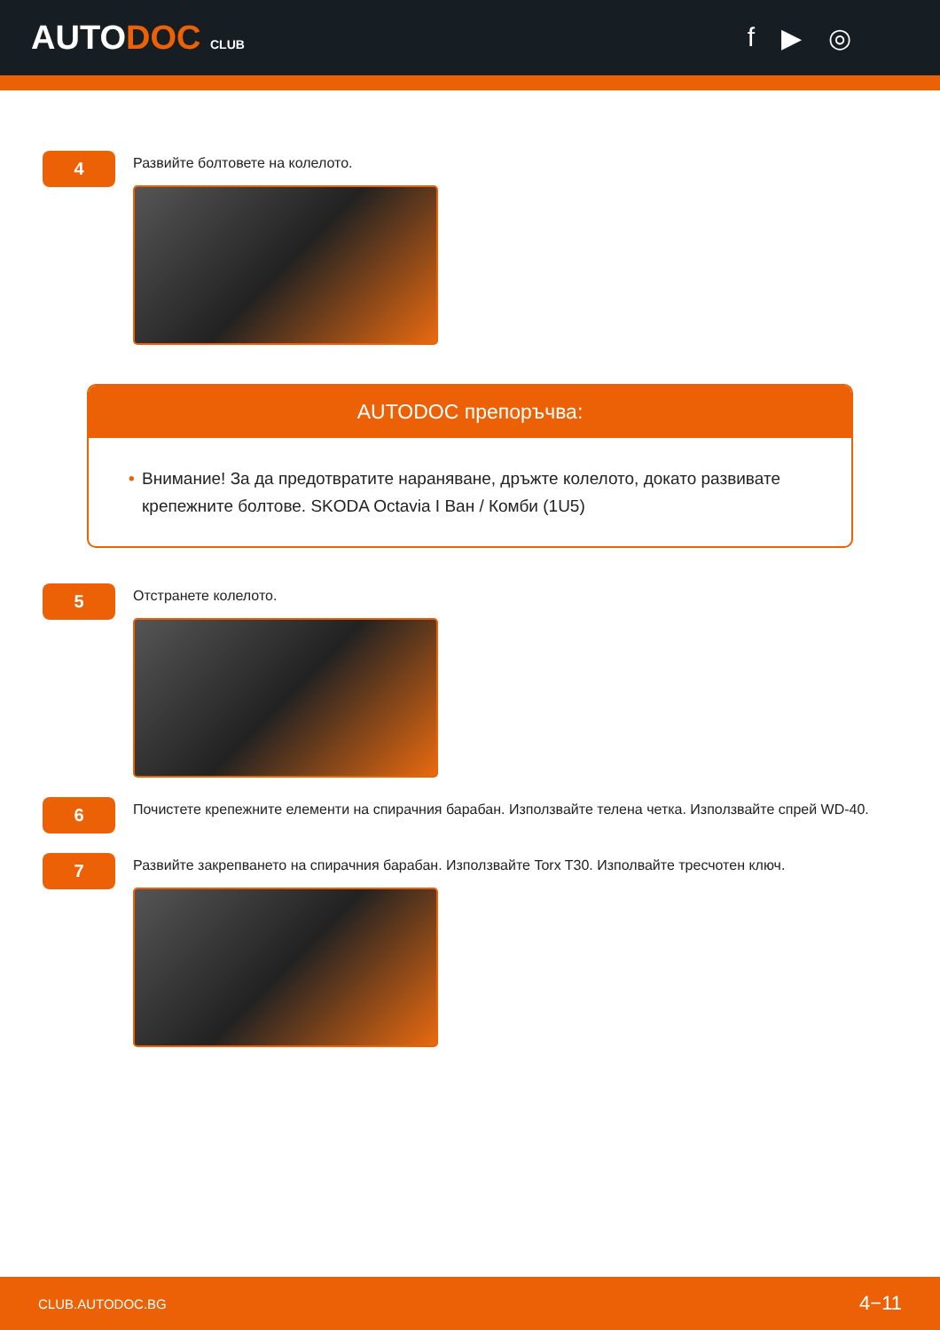AUTODOC CLUB
f ▶ ◎
4
Развийте болтовете на колелото.
AUTODOC препоръчва:
• Внимание! За да предотвратите нараняване, дръжте колелото, докато развивате крепежните болтове. SKODA Octavia I Ван / Комби (1U5)
5
Отстранете колелото.
6
Почистете крепежните елементи на спирачния барабан. Използвайте телена четка. Използвайте спрей WD-40.
7
Развийте закрепването на спирачния барабан. Използвайте Torx T30. Изполвайте тресчотен ключ.
CLUB.AUTODOC.BG 4−11